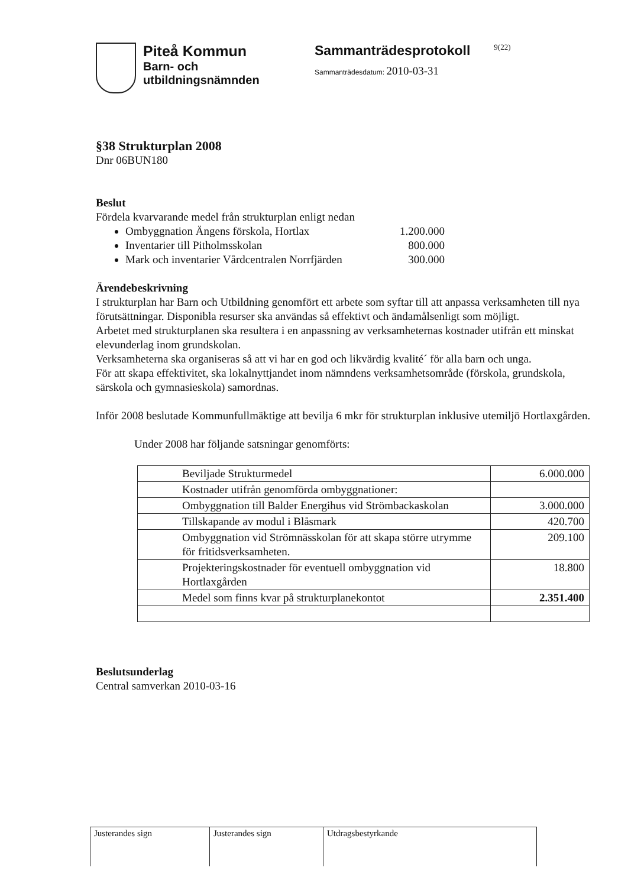Piteå Kommun
Barn- och
utbildningsnämnden
Sammanträdesprotokoll
Sammanträdesdatum: 2010-03-31
9(22)
§38 Strukturplan 2008
Dnr 06BUN180
Beslut
Fördela kvarvarande medel från strukturplan enligt nedan
Ombyggnation Ängens förskola, Hortlax 1.200.000
Inventarier till Pitholmsskolan 800.000
Mark och inventarier Vårdcentralen Norrfjärden 300.000
Ärendebeskrivning
I strukturplan har Barn och Utbildning genomfört ett arbete som syftar till att anpassa verksamheten till nya förutsättningar. Disponibla resurser ska användas så effektivt och ändamålsenligt som möjligt.
Arbetet med strukturplanen ska resultera i en anpassning av verksamheternas kostnader utifrån ett minskat elevunderlag inom grundskolan.
Verksamheterna ska organiseras så att vi har en god och likvärdig kvalité´ för alla barn och unga.
För att skapa effektivitet, ska lokalnyttjandet inom nämndens verksamhetsområde (förskola, grundskola, särskola och gymnasieskola) samordnas.
Inför 2008 beslutade Kommunfullmäktige att bevilja 6 mkr för strukturplan inklusive utemiljö Hortlaxgården.
Under 2008 har följande satsningar genomförts:
| Beviljade Strukturmedel | 6.000.000 |
| Kostnader utifrån genomförda ombyggnationer: | |
| Ombyggnation till Balder Energihus vid Strömbackaskolan | 3.000.000 |
| Tillskapande av modul i Blåsmark | 420.700 |
| Ombyggnation vid Strömnässkolan för att skapa större utrymme för fritidsverksamheten. | 209.100 |
| Projekteringskostnader för eventuell ombyggnation vid Hortlaxgården | 18.800 |
| Medel som finns kvar på strukturplanekontot | 2.351.400 |
Beslutsunderlag
Central samverkan 2010-03-16
Justerandes sign Justerandes sign Utdragsbestyrkande